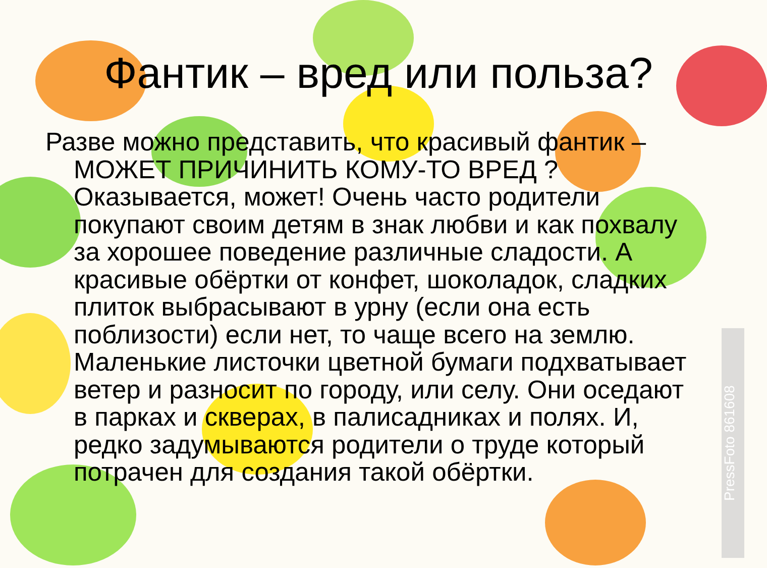Фантик – вред или польза?
Разве можно представить, что красивый фантик – МОЖЕТ ПРИЧИНИТЬ КОМУ-ТО ВРЕД ? Оказывается, может! Очень часто родители покупают своим детям в знак любви и как похвалу за хорошее поведение различные сладости. А красивые обёртки от конфет, шоколадок, сладких плиток выбрасывают в урну (если она есть поблизости) если нет, то чаще всего на землю. Маленькие листочки цветной бумаги подхватывает ветер и разносит по городу, или селу. Они оседают в парках и скверах, в палисадниках и полях. И, редко задумываются родители о труде который потрачен для создания такой обёртки.
PressFoto 861608